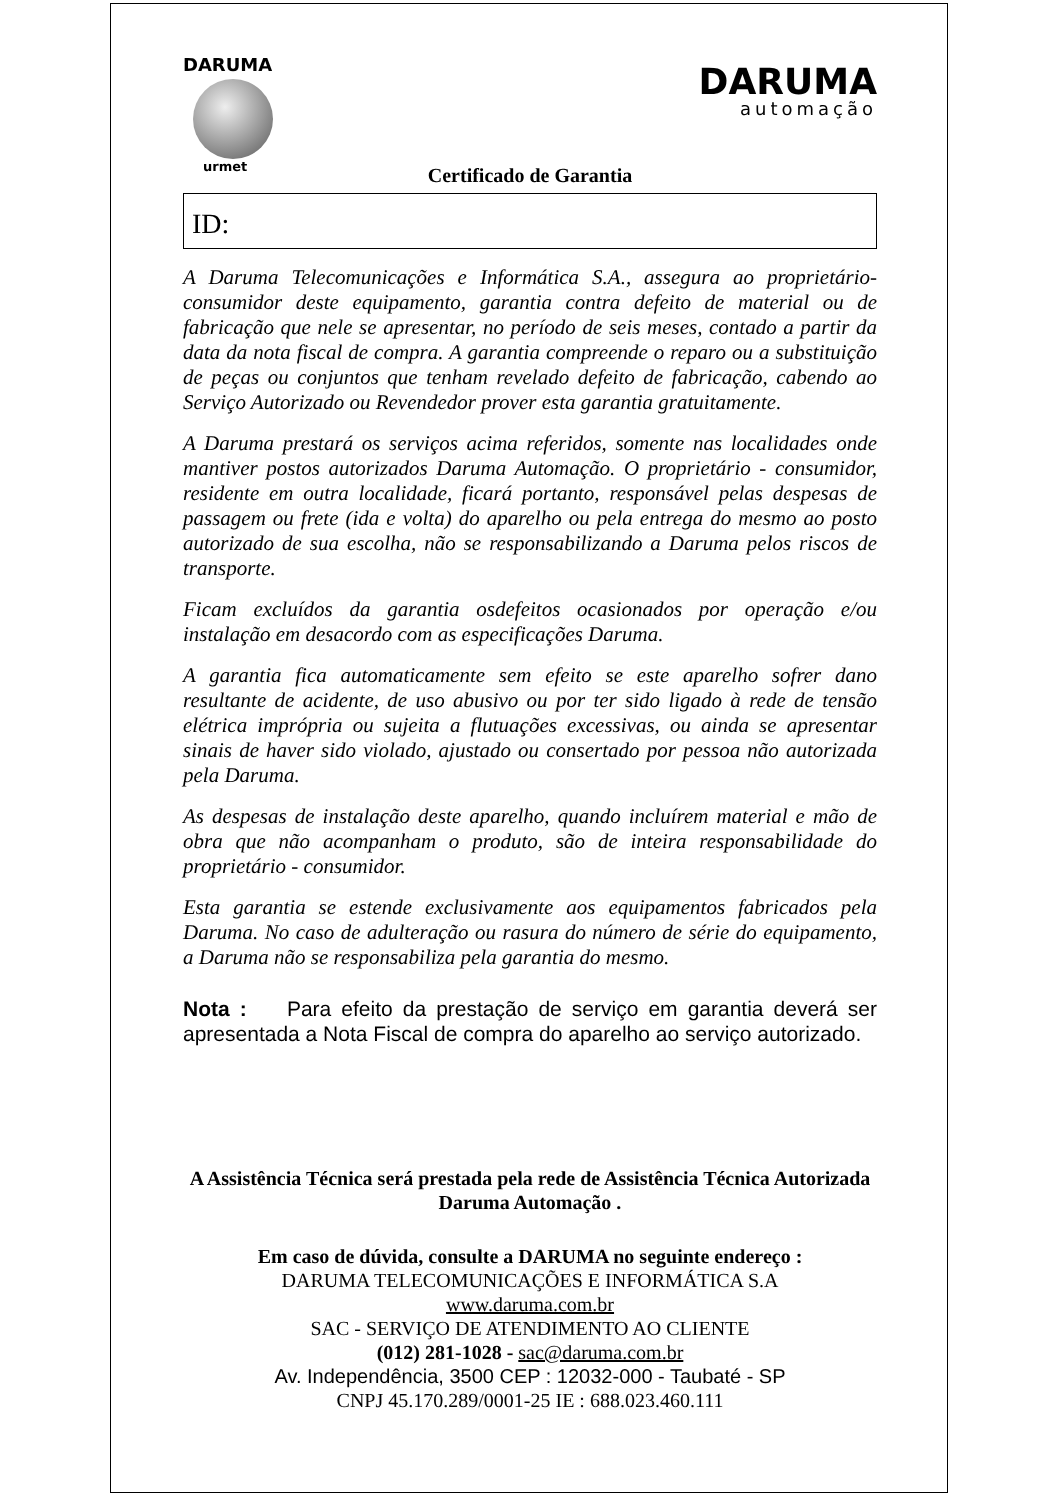DARUMA
urmet
DARUMA
automação
Certificado de Garantia
ID:
A Daruma Telecomunicações e Informática S.A., assegura ao proprietário-consumidor deste equipamento, garantia contra defeito de material ou de fabricação que nele se apresentar, no período de seis meses, contado a partir da data da nota fiscal de compra. A garantia compreende o reparo ou a substituição de peças ou conjuntos que tenham revelado defeito de fabricação, cabendo ao Serviço Autorizado ou Revendedor prover esta garantia gratuitamente.
A Daruma prestará os serviços acima referidos, somente nas localidades onde mantiver postos autorizados Daruma Automação. O proprietário - consumidor, residente em outra localidade, ficará portanto, responsável pelas despesas de passagem ou frete (ida e volta) do aparelho ou pela entrega do mesmo ao posto autorizado de sua escolha, não se responsabilizando a Daruma pelos riscos de transporte.
Ficam excluídos da garantia osdefeitos ocasionados por operação e/ou instalação em desacordo com as especificações Daruma.
A garantia fica automaticamente sem efeito se este aparelho sofrer dano resultante de acidente, de uso abusivo ou por ter sido ligado à rede de tensão elétrica imprópria ou sujeita a flutuações excessivas, ou ainda se apresentar sinais de haver sido violado, ajustado ou consertado por pessoa não autorizada pela Daruma.
As despesas de instalação deste aparelho, quando incluírem material e mão de obra que não acompanham o produto, são de inteira responsabilidade do proprietário - consumidor.
Esta garantia se estende exclusivamente aos equipamentos fabricados pela Daruma. No caso de adulteração ou rasura do número de série do equipamento, a Daruma não se responsabiliza pela garantia do mesmo.
Nota : Para efeito da prestação de serviço em garantia deverá ser apresentada a Nota Fiscal de compra do aparelho ao serviço autorizado.
A Assistência Técnica será prestada pela rede de Assistência Técnica Autorizada Daruma Automação .
Em caso de dúvida, consulte a DARUMA no seguinte endereço :
DARUMA TELECOMUNICAÇÕES E INFORMÁTICA S.A
www.daruma.com.br
SAC - SERVIÇO DE ATENDIMENTO AO CLIENTE
(012) 281-1028 - sac@daruma.com.br
Av. Independência, 3500 CEP : 12032-000 - Taubaté - SP
CNPJ 45.170.289/0001-25 IE : 688.023.460.111